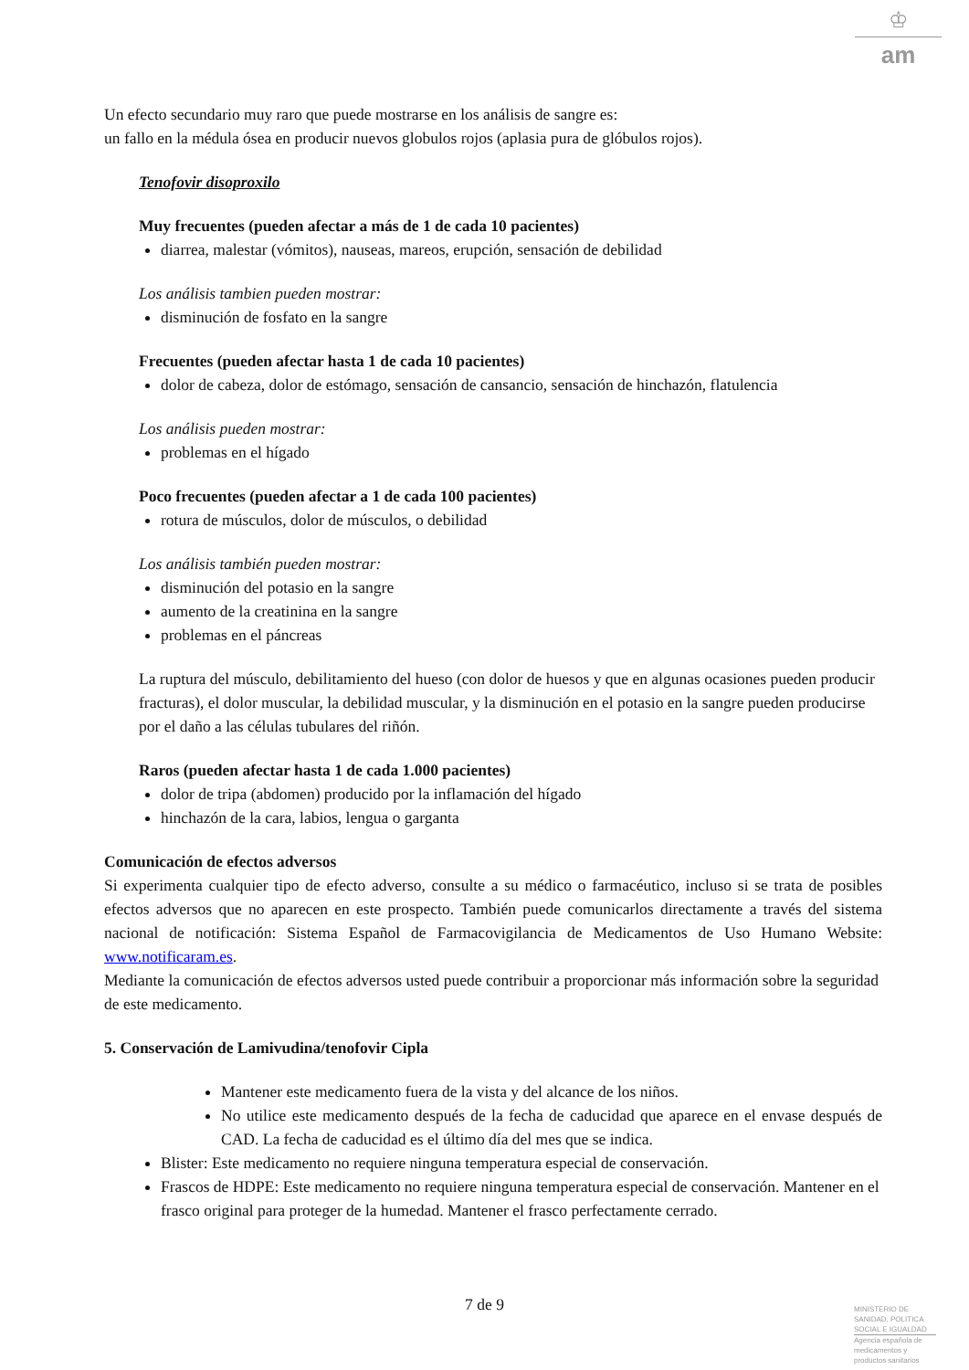♔
am
Un efecto secundario muy raro que puede mostrarse en los análisis de sangre es:
un fallo en la médula ósea en producir nuevos globulos rojos (aplasia pura de glóbulos rojos).
Tenofovir disoproxilo
Muy frecuentes (pueden afectar a más de 1 de cada 10 pacientes)
diarrea, malestar (vómitos), nauseas, mareos, erupción, sensación de debilidad
Los análisis tambien pueden mostrar:
disminución de fosfato en la sangre
Frecuentes (pueden afectar hasta 1 de cada 10 pacientes)
dolor de cabeza, dolor de estómago, sensación de cansancio, sensación de hinchazón, flatulencia
Los análisis pueden mostrar:
problemas en el hígado
Poco frecuentes (pueden afectar a 1 de cada 100 pacientes)
rotura de músculos, dolor de músculos, o debilidad
Los análisis también pueden mostrar:
disminución del potasio en la sangre
aumento de la creatinina en la sangre
problemas en el páncreas
La ruptura del músculo, debilitamiento del hueso (con dolor de huesos y que en algunas ocasiones pueden producir fracturas), el dolor muscular, la debilidad muscular, y la disminución en el potasio en la sangre pueden producirse por el daño a las células tubulares del riñón.
Raros (pueden afectar hasta 1 de cada 1.000 pacientes)
dolor de tripa (abdomen) producido por la inflamación del hígado
hinchazón de la cara, labios, lengua o garganta
Comunicación de efectos adversos
Si experimenta cualquier tipo de efecto adverso, consulte a su médico o farmacéutico, incluso si se trata de posibles efectos adversos que no aparecen en este prospecto. También puede comunicarlos directamente a través del sistema nacional de notificación: Sistema Español de Farmacovigilancia de Medicamentos de Uso Humano Website: www.notificaram.es.
Mediante la comunicación de efectos adversos usted puede contribuir a proporcionar más información sobre la seguridad de este medicamento.
5. Conservación de Lamivudina/tenofovir Cipla
Mantener este medicamento fuera de la vista y del alcance de los niños.
No utilice este medicamento después de la fecha de caducidad que aparece en el envase después de CAD. La fecha de caducidad es el último día del mes que se indica.
Blister: Este medicamento no requiere ninguna temperatura especial de conservación.
Frascos de HDPE: Este medicamento no requiere ninguna temperatura especial de conservación. Mantener en el frasco original para proteger de la humedad. Mantener el frasco perfectamente cerrado.
7 de 9
MINISTERIO DE
SANIDAD, POLITICA
SOCIAL E IGUALDAD
Agencia española de
medicamentos y
productos sanitarios